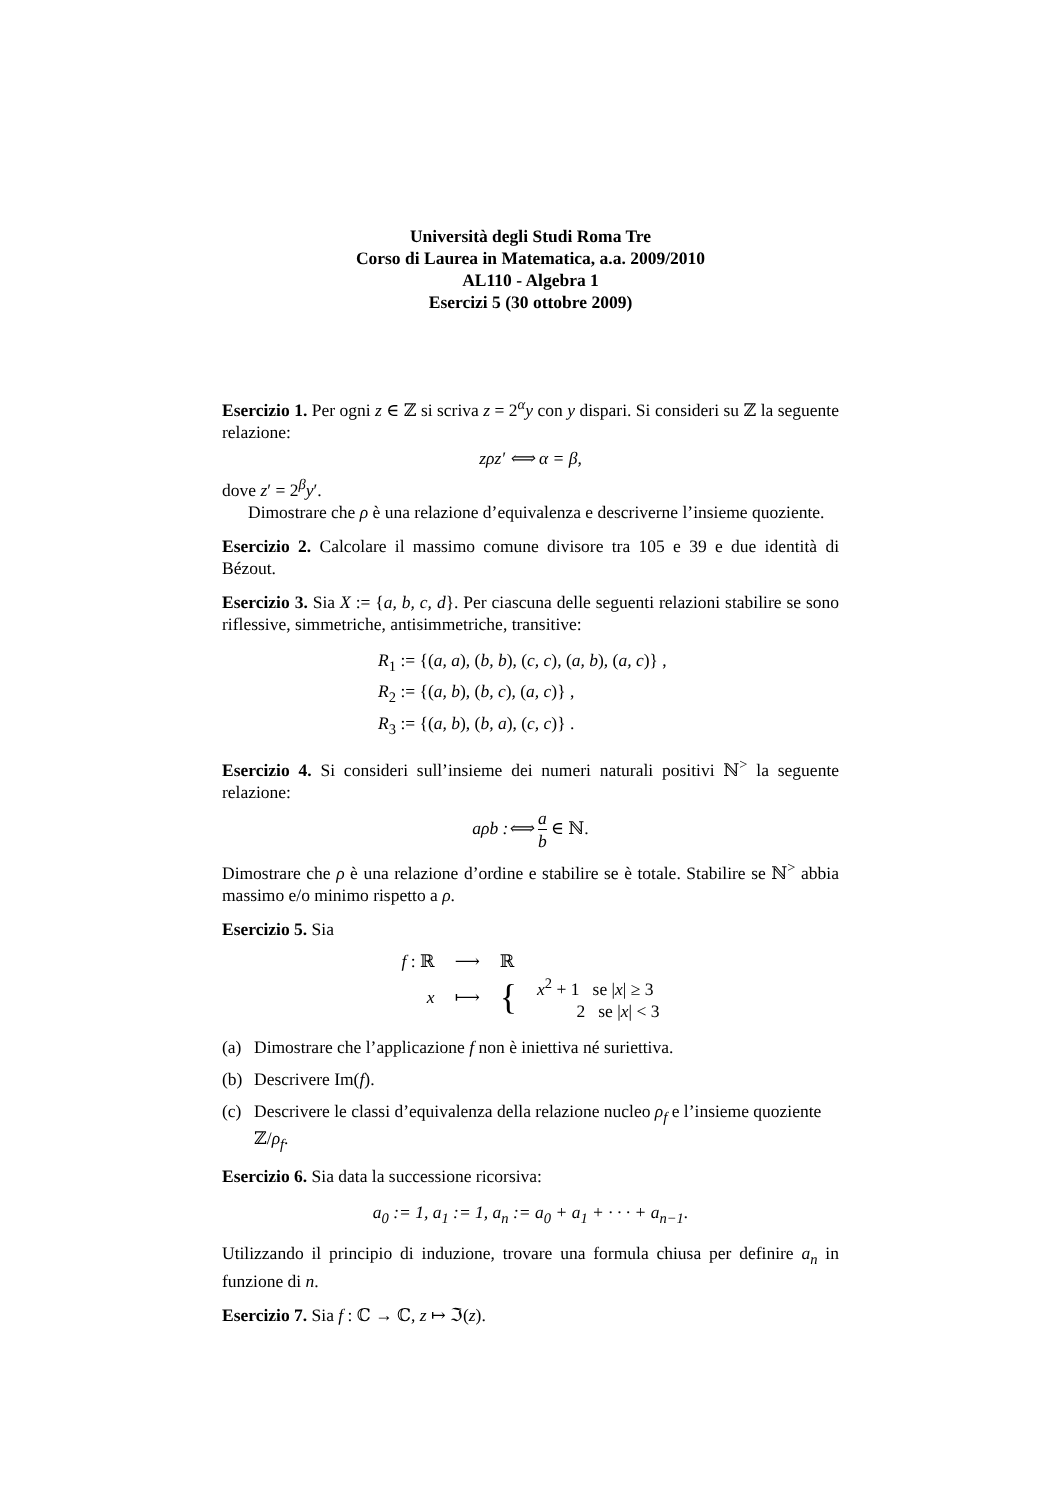Università degli Studi Roma Tre
Corso di Laurea in Matematica, a.a. 2009/2010
AL110 - Algebra 1
Esercizi 5 (30 ottobre 2009)
Esercizio 1. Per ogni z ∈ ℤ si scriva z = 2<sup>α</sup>y con y dispari. Si consideri su ℤ la seguente relazione:
zρz′ ⟺ α = β,
dove z′ = 2<sup>β</sup>y′.
Dimostrare che ρ è una relazione d’equivalenza e descriverne l’insieme quoziente.
Esercizio 2. Calcolare il massimo comune divisore tra 105 e 39 e due identità di Bézout.
Esercizio 3. Sia X := {a, b, c, d}. Per ciascuna delle seguenti relazioni stabilire se sono riflessive, simmetriche, antisimmetriche, transitive:
R<sub>1</sub> := {(a, a), (b, b), (c, c), (a, b), (a, c)} ,
R<sub>2</sub> := {(a, b), (b, c), (a, c)} ,
R<sub>3</sub> := {(a, b), (b, a), (c, c)} .
Esercizio 4. Si consideri sull’insieme dei numeri naturali positivi ℕ<sup>></sup> la seguente relazione:
aρb :⟺ a b ∈ ℕ.
Dimostrare che ρ è una relazione d’ordine e stabilire se è totale. Stabilire se ℕ<sup>></sup> abbia massimo e/o minimo rispetto a ρ.
Esercizio 5. Sia
| f : ℝ | ⟶ | ℝ | |
| x | ⟼ | { | x<sup>2</sup> + 1 se / x / ≥ 3 2 se / x / < 3 |
(a) Dimostrare che l’applicazione f non è iniettiva né suriettiva.
(b) Descrivere Im(f).
(c) Descrivere le classi d’equivalenza della relazione nucleo ρ<sub>f</sub> e l’insieme quoziente ℤ/ρ<sub>f</sub>.
Esercizio 6. Sia data la successione ricorsiva:
a<sub>0</sub> := 1, a<sub>1</sub> := 1, a<sub>n</sub> := a<sub>0</sub> + a<sub>1</sub> + · · · + a<sub>n−1</sub>.
Utilizzando il principio di induzione, trovare una formula chiusa per definire a<sub>n</sub> in funzione di n.
Esercizio 7. Sia f : ℂ → ℂ, z ↦ ℑ(z).